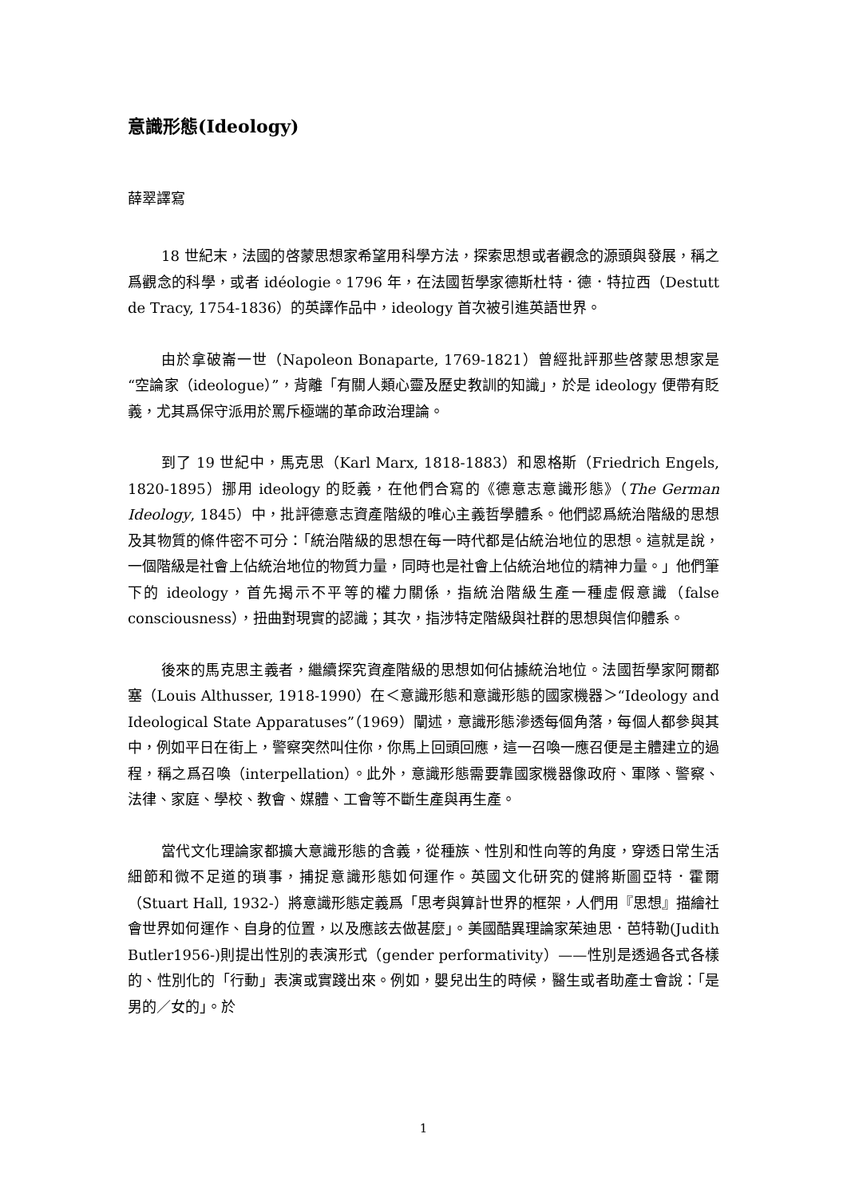意識形態(Ideology)
薛翠譯寫
18 世紀末，法國的啓蒙思想家希望用科學方法，探索思想或者觀念的源頭與發展，稱之爲觀念的科學，或者 idéologie。1796 年，在法國哲學家德斯杜特．德．特拉西（Destutt de Tracy, 1754-1836）的英譯作品中，ideology 首次被引進英語世界。
由於拿破崙一世（Napoleon Bonaparte, 1769-1821）曾經批評那些啓蒙思想家是“空論家（ideologue）”，背離「有關人類心靈及歷史教訓的知識」，於是 ideology 便帶有貶義，尤其爲保守派用於罵斥極端的革命政治理論。
到了 19 世紀中，馬克思（Karl Marx, 1818-1883）和恩格斯（Friedrich Engels, 1820-1895）挪用 ideology 的貶義，在他們合寫的《德意志意識形態》（The German Ideology, 1845）中，批評德意志資產階級的唯心主義哲學體系。他們認爲統治階級的思想及其物質的條件密不可分：「統治階級的思想在每一時代都是佔統治地位的思想。這就是說，一個階級是社會上佔統治地位的物質力量，同時也是社會上佔統治地位的精神力量。」他們筆下的 ideology，首先揭示不平等的權力關係，指統治階級生產一種虛假意識（false consciousness），扭曲對現實的認識；其次，指涉特定階級與社群的思想與信仰體系。
後來的馬克思主義者，繼續探究資產階級的思想如何佔據統治地位。法國哲學家阿爾都塞（Louis Althusser, 1918-1990）在＜意識形態和意識形態的國家機器＞“Ideology and Ideological State Apparatuses”（1969）闡述，意識形態滲透每個角落，每個人都參與其中，例如平日在街上，警察突然叫住你，你馬上回頭回應，這一召喚一應召便是主體建立的過程，稱之爲召喚（interpellation）。此外，意識形態需要靠國家機器像政府、軍隊、警察、法律、家庭、學校、教會、媒體、工會等不斷生產與再生產。
當代文化理論家都擴大意識形態的含義，從種族、性別和性向等的角度，穿透日常生活細節和微不足道的瑣事，捕捉意識形態如何運作。英國文化研究的健將斯圖亞特．霍爾（Stuart Hall, 1932-）將意識形態定義爲「思考與算計世界的框架，人們用『思想』描繪社會世界如何運作、自身的位置，以及應該去做甚麼」。美國酷異理論家茱迪思．芭特勒(Judith Butler1956-)則提出性別的表演形式（gender performativity）——性別是透過各式各樣的、性別化的「行動」表演或實踐出來。例如，嬰兒出生的時候，醫生或者助產士會說：「是男的／女的」。於
1